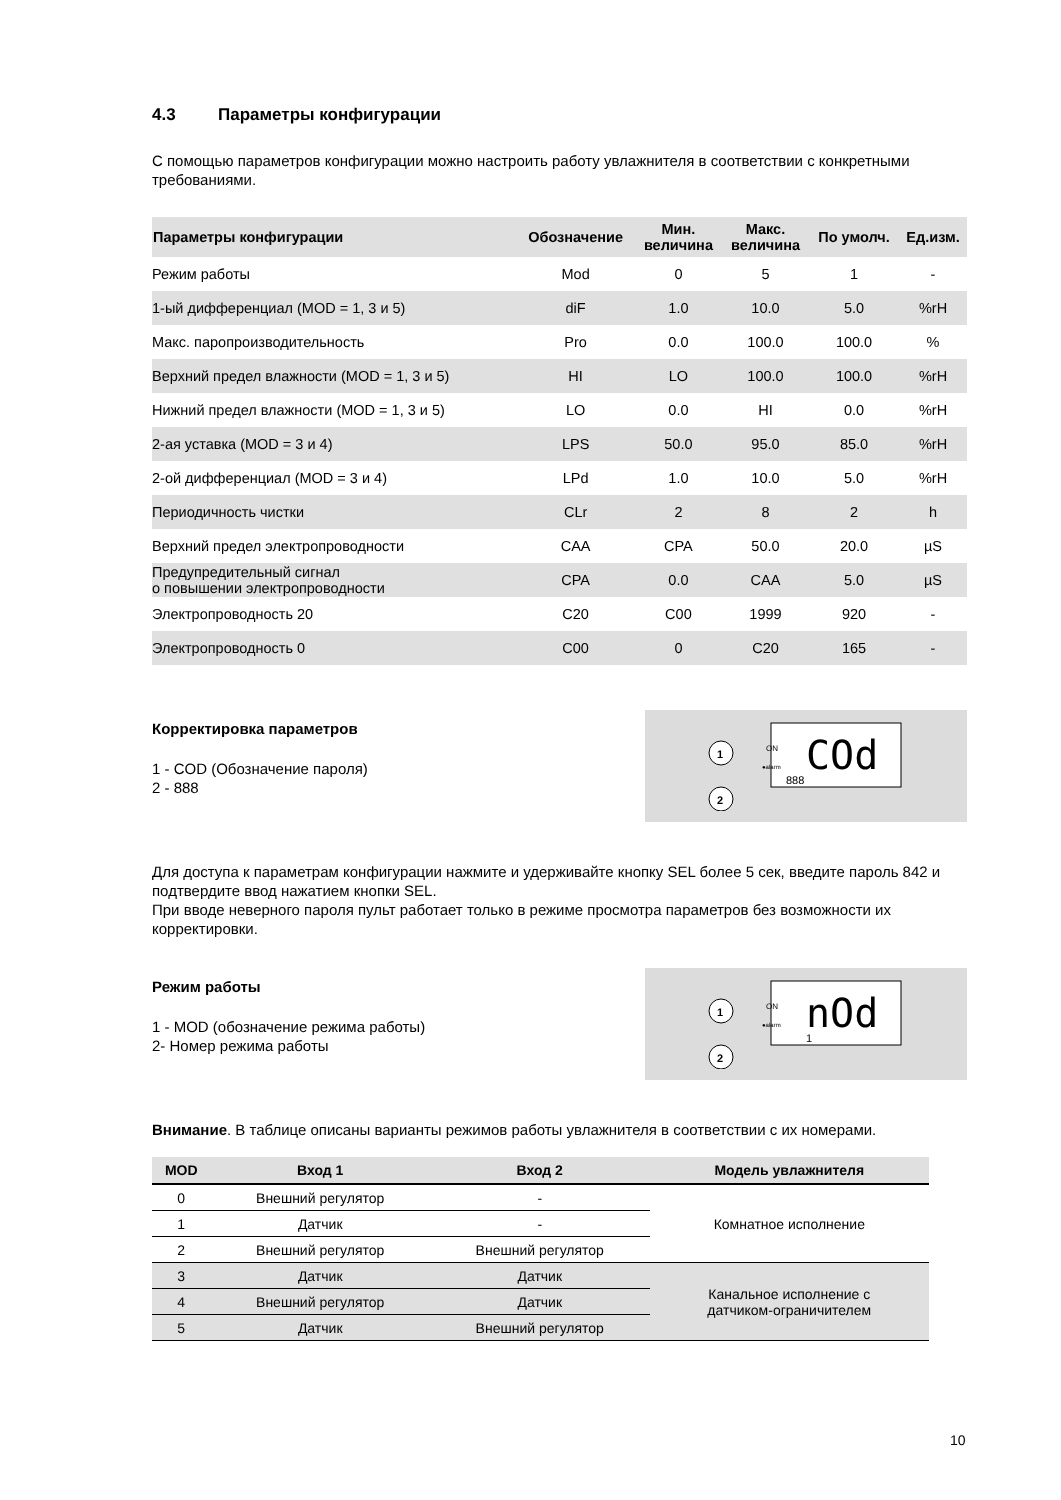4.3 Параметры конфигурации
С помощью параметров конфигурации можно настроить работу увлажнителя в соответствии с конкретными требованиями.
| Параметры конфигурации | Обозначение | Мин. величина | Макс. величина | По умолч. | Ед.изм. |
| --- | --- | --- | --- | --- | --- |
| Режим работы | Mod | 0 | 5 | 1 | - |
| 1-ый дифференциал (MOD = 1, 3 и 5) | diF | 1.0 | 10.0 | 5.0 | %rH |
| Макс. паропроизводительность | Pro | 0.0 | 100.0 | 100.0 | % |
| Верхний предел влажности (MOD = 1, 3 и 5) | HI | LO | 100.0 | 100.0 | %rH |
| Нижний предел влажности (MOD = 1, 3 и 5) | LO | 0.0 | HI | 0.0 | %rH |
| 2-ая уставка (MOD = 3 и 4) | LPS | 50.0 | 95.0 | 85.0 | %rH |
| 2-ой дифференциал (MOD = 3 и 4) | LPd | 1.0 | 10.0 | 5.0 | %rH |
| Периодичность чистки | CLr | 2 | 8 | 2 | h |
| Верхний предел электропроводности | CAA | CPA | 50.0 | 20.0 | µS |
| Предупредительный сигнал о повышении электропроводности | CPA | 0.0 | CAA | 5.0 | µS |
| Электропроводность 20 | C20 | C00 | 1999 | 920 | - |
| Электропроводность 0 | C00 | 0 | C20 | 165 | - |
Корректировка параметров
1 - COD (Обозначение пароля)
2 - 888
1
2
ON
●alarm
COd
888
Для доступа к параметрам конфигурации нажмите и удерживайте кнопку SEL более 5 сек, введите пароль 842 и подтвердите ввод нажатием кнопки SEL.
При вводе неверного пароля пульт работает только в режиме просмотра параметров без возможности их корректировки.
Режим работы
1 - MOD (обозначение режима работы)
2- Номер режима работы
1
2
ON
●alarm
nOd
1
Внимание. В таблице описаны варианты режимов работы увлажнителя в соответствии с их номерами.
| MOD | Вход 1 | Вход 2 | Модель увлажнителя |
| --- | --- | --- | --- |
| 0 | Внешний регулятор | - | Комнатное исполнение |
| 1 | Датчик | - | |
| 2 | Внешний регулятор | Внешний регулятор | |
| 3 | Датчик | Датчик | Канальное исполнение с датчиком-ограничителем |
| 4 | Внешний регулятор | Датчик | |
| 5 | Датчик | Внешний регулятор | |
10